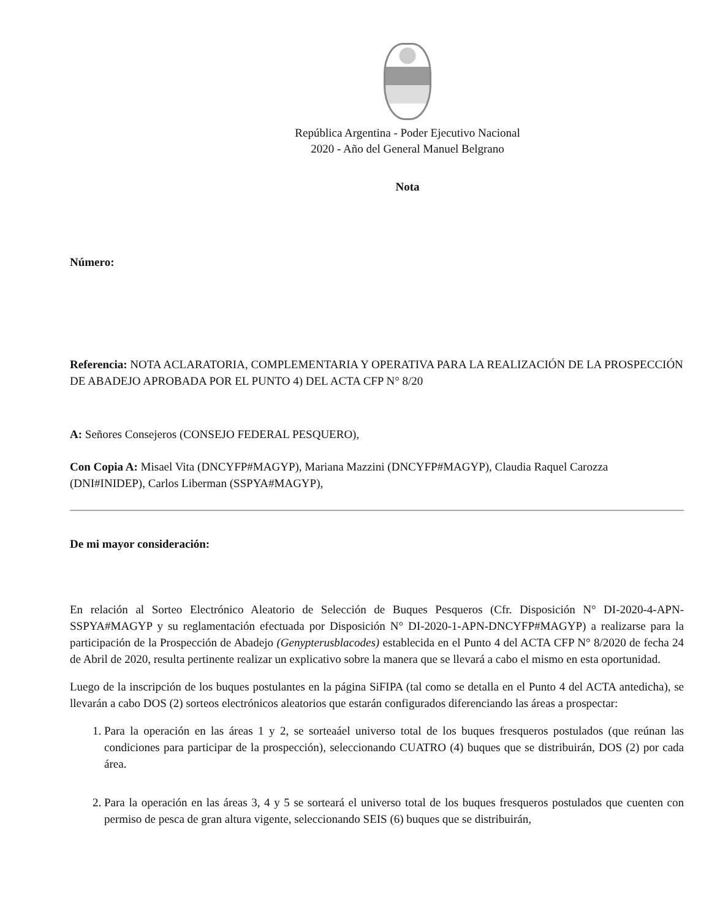República Argentina - Poder Ejecutivo Nacional
2020 - Año del General Manuel Belgrano
Nota
Número:
Referencia: NOTA ACLARATORIA, COMPLEMENTARIA Y OPERATIVA PARA LA REALIZACIÓN DE LA PROSPECCIÓN DE ABADEJO APROBADA POR EL PUNTO 4) DEL ACTA CFP N° 8/20
A: Señores Consejeros (CONSEJO FEDERAL PESQUERO),
Con Copia A: Misael Vita (DNCYFP#MAGYP), Mariana Mazzini (DNCYFP#MAGYP), Claudia Raquel Carozza (DNI#INIDEP), Carlos Liberman (SSPYA#MAGYP),
De mi mayor consideración:
En relación al Sorteo Electrónico Aleatorio de Selección de Buques Pesqueros (Cfr. Disposición N° DI-2020-4-APN-SSPYA#MAGYP y su reglamentación efectuada por Disposición N° DI-2020-1-APN-DNCYFP#MAGYP) a realizarse para la participación de la Prospección de Abadejo (Genypterusblacodes) establecida en el Punto 4 del ACTA CFP N° 8/2020 de fecha 24 de Abril de 2020, resulta pertinente realizar un explicativo sobre la manera que se llevará a cabo el mismo en esta oportunidad.
Luego de la inscripción de los buques postulantes en la página SiFIPA (tal como se detalla en el Punto 4 del ACTA antedicha), se llevarán a cabo DOS (2) sorteos electrónicos aleatorios que estarán configurados diferenciando las áreas a prospectar:
1. Para la operación en las áreas 1 y 2, se sorteaáel universo total de los buques fresqueros postulados (que reúnan las condiciones para participar de la prospección), seleccionando CUATRO (4) buques que se distribuirán, DOS (2) por cada área.
2. Para la operación en las áreas 3, 4 y 5 se sorteará el universo total de los buques fresqueros postulados que cuenten con permiso de pesca de gran altura vigente, seleccionando SEIS (6) buques que se distribuirán,